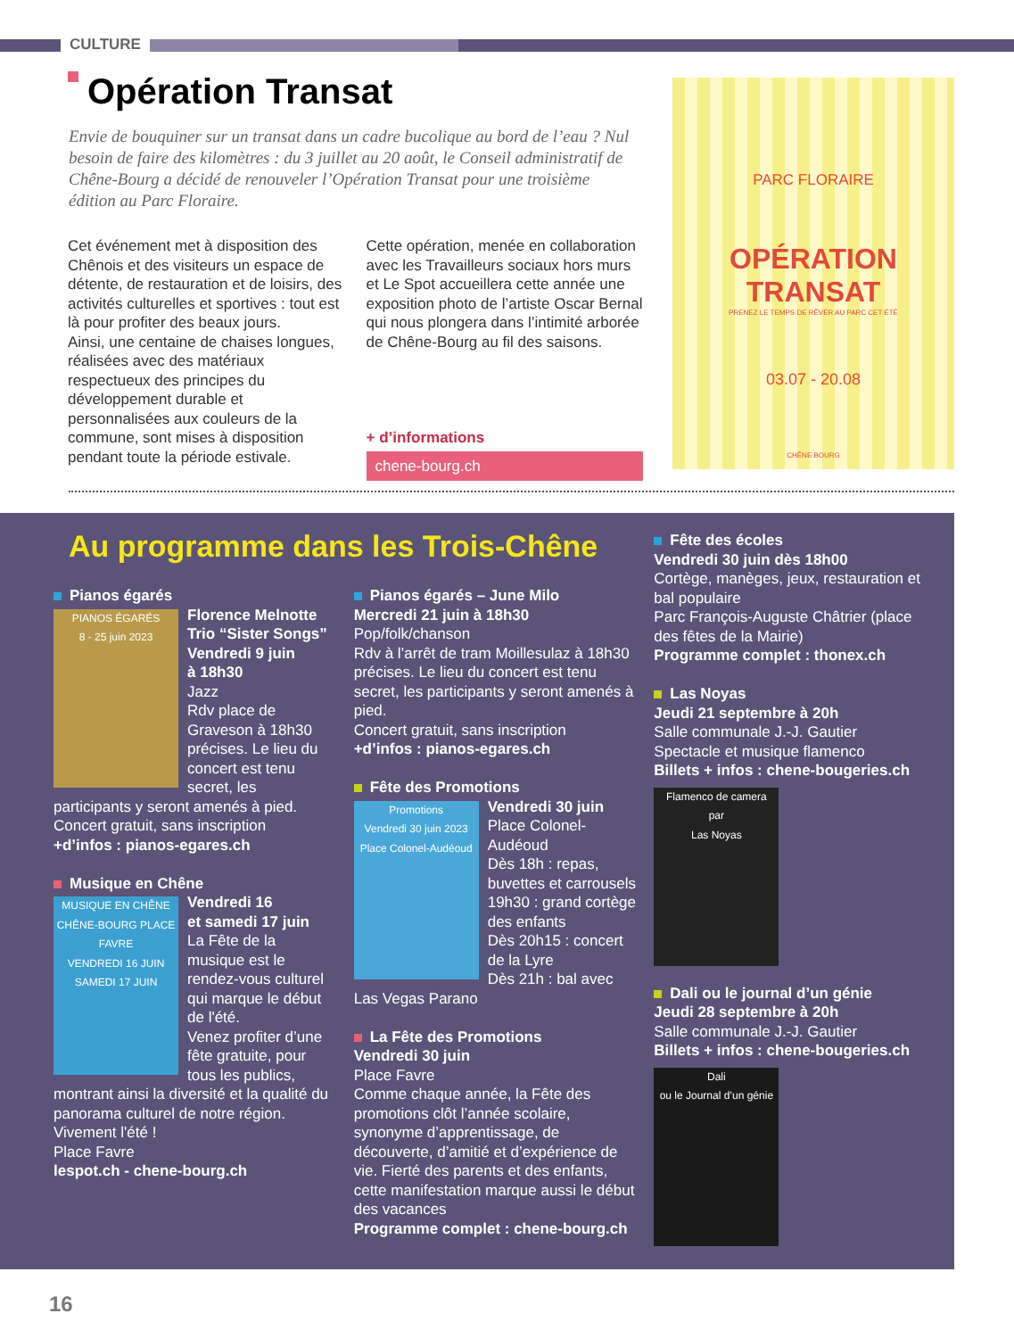CULTURE
Opération Transat
Envie de bouquiner sur un transat dans un cadre bucolique au bord de l’eau ? Nul besoin de faire des kilomètres : du 3 juillet au 20 août, le Conseil administratif de Chêne-Bourg a décidé de renouveler l’Opération Transat pour une troisième édition au Parc Floraire.
Cet événement met à disposition des Chênois et des visiteurs un espace de détente, de restauration et de loisirs, des activités culturelles et sportives : tout est là pour profiter des beaux jours.
Ainsi, une centaine de chaises longues, réalisées avec des matériaux respectueux des principes du développement durable et personnalisées aux couleurs de la commune, sont mises à disposition pendant toute la période estivale.
Cette opération, menée en collaboration avec les Travailleurs sociaux hors murs et Le Spot accueillera cette année une exposition photo de l’artiste Oscar Bernal qui nous plongera dans l’intimité arborée de Chêne-Bourg au fil des saisons.
+ d’informations
chene-bourg.ch
PARC FLORAIRE
OPÉRATION
TRANSAT
PRENEZ LE TEMPS DE RÊVER AU PARC CET ÉTÉ
03.07 - 20.08
CHÊNE BOURG
Au programme dans les Trois-Chêne
Pianos égarés
PIANOS ÉGARÉS
8 - 25 juin 2023
Florence Melnotte Trio “Sister Songs”
Vendredi 9 juin
à 18h30
Jazz
Rdv place de Graveson à 18h30 précises. Le lieu du concert est tenu secret, les participants y seront amenés à pied.
Concert gratuit, sans inscription
+d’infos : pianos-egares.ch
Musique en Chêne
MUSIQUE EN CHÊNE
CHÊNE-BOURG PLACE FAVRE
VENDREDI 16 JUIN
SAMEDI 17 JUIN
Vendredi 16
et samedi 17 juin
La Fête de la musique est le rendez-vous culturel qui marque le début de l'été.
Venez profiter d’une fête gratuite, pour tous les publics, montrant ainsi la diversité et la qualité du panorama culturel de notre région.
Vivement l'été !
Place Favre
lespot.ch - chene-bourg.ch
Pianos égarés – June Milo
Mercredi 21 juin à 18h30
Pop/folk/chanson
Rdv à l’arrêt de tram Moillesulaz à 18h30 précises. Le lieu du concert est tenu secret, les participants y seront amenés à pied.
Concert gratuit, sans inscription
+d’infos : pianos-egares.ch
Fête des Promotions
Promotions
Vendredi 30 juin 2023
Place Colonel-Audéoud
Vendredi 30 juin
Place Colonel-Audéoud
Dès 18h : repas, buvettes et carrousels
19h30 : grand cortège des enfants
Dès 20h15 : concert de la Lyre
Dès 21h : bal avec Las Vegas Parano
La Fête des Promotions
Vendredi 30 juin
Place Favre
Comme chaque année, la Fête des promotions clôt l’année scolaire, synonyme d’apprentissage, de découverte, d’amitié et d’expérience de vie. Fierté des parents et des enfants, cette manifestation marque aussi le début des vacances
Programme complet : chene-bourg.ch
Fête des écoles
Vendredi 30 juin dès 18h00
Cortège, manèges, jeux, restauration et bal populaire
Parc François-Auguste Châtrier (place des fêtes de la Mairie)
Programme complet : thonex.ch
Las Noyas
Jeudi 21 septembre à 20h
Salle communale J.-J. Gautier
Spectacle et musique flamenco
Billets + infos : chene-bougeries.ch
Flamenco de camera
par
Las Noyas
Dali ou le journal d’un génie
Jeudi 28 septembre à 20h
Salle communale J.-J. Gautier
Billets + infos : chene-bougeries.ch
Dali
ou le Journal d’un génie
16